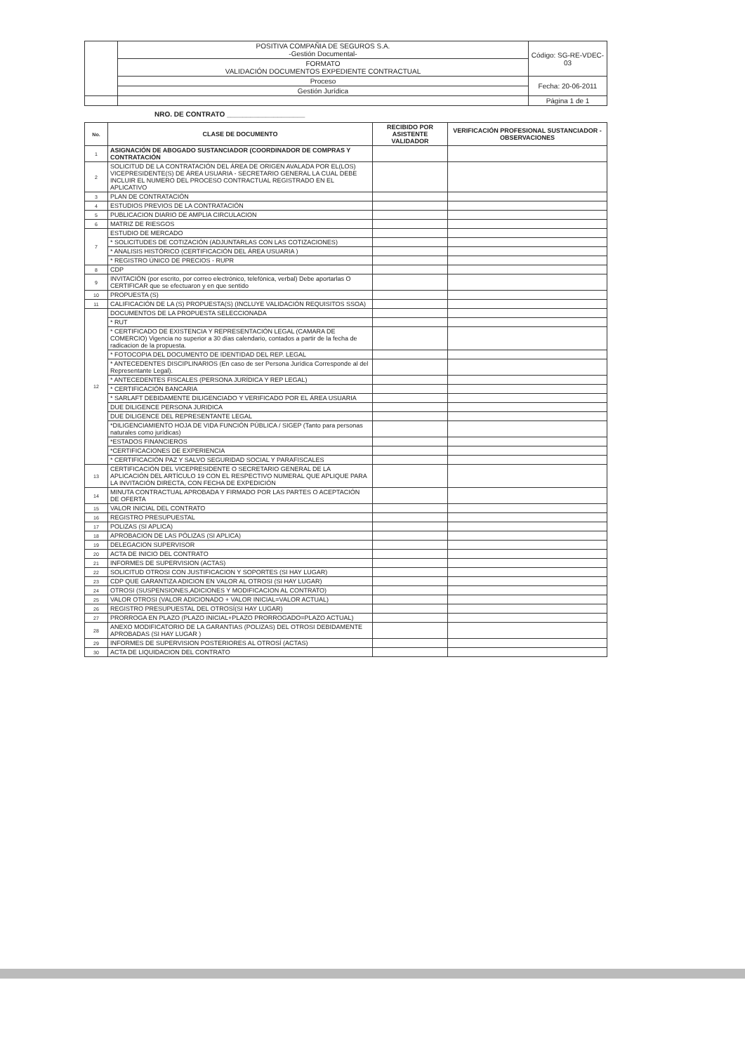| | POSITIVA COMPAÑIA DE SEGUROS S.A. -Gestión Documental- | Código: SG-RE-VDEC-03 |
| | FORMATO VALIDACIÓN DOCUMENTOS EXPEDIENTE CONTRACTUAL | |
| | Proceso | Fecha: 20-06-2011 |
| | Gestión Jurídica | |
| | | Página 1 de 1 |
NRO. DE CONTRATO ____________________
| No. | CLASE DE DOCUMENTO | RECIBIDO POR ASISTENTE VALIDADOR | VERIFICACIÓN PROFESIONAL SUSTANCIADOR - OBSERVACIONES |
| --- | --- | --- | --- |
| 1 | ASIGNACIÓN DE ABOGADO SUSTANCIADOR (COORDINADOR DE COMPRAS Y CONTRATACIÓN | | |
| 2 | SOLICITUD DE LA CONTRATACIÓN DEL ÁREA DE ORIGEN AVALADA POR EL(LOS) VICEPRESIDENTE(S) DE ÁREA USUARIA - SECRETARIO GENERAL LA CUAL DEBE INCLUIR EL NUMERO DEL PROCESO CONTRACTUAL REGISTRADO EN EL APLICATIVO | | |
| 3 | PLAN DE CONTRATACIÓN | | |
| 4 | ESTUDIOS PREVIOS DE LA CONTRATACIÓN | | |
| 5 | PUBLICACION DIARIO DE AMPLIA CIRCULACION | | |
| 6 | MATRIZ DE RIESGOS | | |
| 7 | ESTUDIO DE MERCADO | | |
| | * SOLICITUDES DE COTIZACIÓN (ADJUNTARLAS CON LAS COTIZACIONES) | | |
| | * ANALISIS HISTÓRICO (CERTIFICACIÓN DEL ÁREA USUARIA ) | | |
| | * REGISTRO ÚNICO DE PRECIOS - RUPR | | |
| 8 | CDP | | |
| 9 | INVITACIÓN (por escrito, por correo electrónico, telefónica, verbal) Debe aportarlas O CERTIFICAR que se efectuaron y en que sentido | | |
| 10 | PROPUESTA (S) | | |
| 11 | CALIFICACIÓN DE LA (S) PROPUESTA(S) (INCLUYE VALIDACIÓN REQUISITOS SSOA) | | |
| 12 | DOCUMENTOS DE LA PROPUESTA SELECCIONADA | | |
| | * RUT | | |
| | * CERTIFICADO DE EXISTENCIA Y REPRESENTACIÓN LEGAL (CAMARA DE COMERCIO) Vigencia no superior a 30 días calendario, contados a partir de la fecha de radicacion de la propuesta. | | |
| | * FOTOCOPIA DEL DOCUMENTO DE IDENTIDAD DEL REP. LEGAL | | |
| | * ANTECEDENTES DISCIPLINARIOS (En caso de ser Persona Jurídica Corresponde al del Representante Legal). | | |
| | * ANTECEDENTES FISCALES (PERSONA JURÍDICA Y REP LEGAL) | | |
| | * CERTIFICACIÓN BANCARIA | | |
| | * SARLAFT DEBIDAMENTE DILIGENCIADO Y VERIFICADO POR EL ÁREA USUARIA | | |
| | DUE DILIGENCE PERSONA JURIDICA | | |
| | DUE DILIGENCE DEL REPRESENTANTE LEGAL | | |
| | *DILIGENCIAMIENTO HOJA DE VIDA FUNCIÓN PÚBLICA / SIGEP (Tanto para personas naturales como jurídicas) | | |
| | *ESTADOS FINANCIEROS | | |
| | *CERTIFICACIONES DE EXPERIENCIA | | |
| | * CERTIFICACIÓN PAZ Y SALVO SEGURIDAD SOCIAL Y PARAFISCALES | | |
| 13 | CERTIFICACIÓN DEL VICEPRESIDENTE O SECRETARIO GENERAL DE LA APLICACIÓN DEL ARTÍCULO 19 CON EL RESPECTIVO NUMERAL QUE APLIQUE PARA LA INVITACIÓN DIRECTA, CON FECHA DE EXPEDICIÓN | | |
| 14 | MINUTA CONTRACTUAL APROBADA Y FIRMADO POR LAS PARTES O ACEPTACIÓN DE OFERTA | | |
| 15 | VALOR INICIAL DEL CONTRATO | | |
| 16 | REGISTRO PRESUPUESTAL | | |
| 17 | POLIZAS (SI APLICA) | | |
| 18 | APROBACION DE LAS PÓLIZAS (SI APLICA) | | |
| 19 | DELEGACION SUPERVISOR | | |
| 20 | ACTA DE INICIO DEL CONTRATO | | |
| 21 | INFORMES DE SUPERVISION (ACTAS) | | |
| 22 | SOLICITUD OTROSI CON JUSTIFICACION Y SOPORTES (SI HAY LUGAR) | | |
| 23 | CDP QUE GARANTIZA ADICION EN VALOR AL OTROSI (SI HAY LUGAR) | | |
| 24 | OTROSI (SUSPENSIONES,ADICIONES Y MODIFICACION AL CONTRATO) | | |
| 25 | VALOR OTROSI (VALOR ADICIONADO + VALOR INICIAL=VALOR ACTUAL) | | |
| 26 | REGISTRO PRESUPUESTAL DEL OTROSÍ(SI HAY LUGAR) | | |
| 27 | PRORROGA EN PLAZO (PLAZO INICIAL+PLAZO PRORROGADO=PLAZO ACTUAL) | | |
| 28 | ANEXO MODIFICATORIO DE LA GARANTIAS (POLIZAS) DEL OTROSI DEBIDAMENTE APROBADAS (SI HAY LUGAR ) | | |
| 29 | INFORMES DE SUPERVISION POSTERIORES AL OTROSÍ (ACTAS) | | |
| 30 | ACTA DE LIQUIDACION DEL CONTRATO | | |